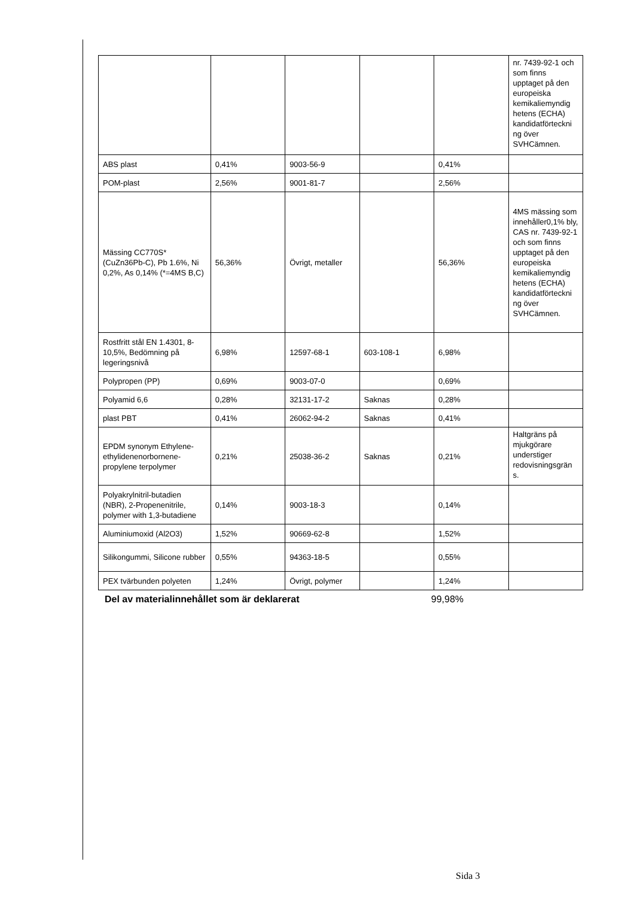| | | | | | nr. 7439-92-1 och som finns upptaget på den europeiska kemikaliemyndig hetens (ECHA) kandidatförteckni ng över SVHCämnen. |
| ABS plast | 0,41% | 9003-56-9 | | 0,41% | |
| POM-plast | 2,56% | 9001-81-7 | | 2,56% | |
| Mässing CC770S* (CuZn36Pb-C), Pb 1.6%, Ni 0,2%, As 0,14% (*=4MS B,C) | 56,36% | Övrigt, metaller | | 56,36% | 4MS mässing som innehåller0,1% bly, CAS nr. 7439-92-1 och som finns upptaget på den europeiska kemikaliemyndig hetens (ECHA) kandidatförteckni ng över SVHCämnen. |
| Rostfritt stål EN 1.4301, 8-10,5%, Bedömning på legeringsnivå | 6,98% | 12597-68-1 | 603-108-1 | 6,98% | |
| Polypropen (PP) | 0,69% | 9003-07-0 | | 0,69% | |
| Polyamid 6,6 | 0,28% | 32131-17-2 | Saknas | 0,28% | |
| plast PBT | 0,41% | 26062-94-2 | Saknas | 0,41% | |
| EPDM synonym Ethylene-ethylidenenorbornene-propylene terpolymer | 0,21% | 25038-36-2 | Saknas | 0,21% | Haltgräns på mjukgörare understiger redovisningsgrän s. |
| Polyakrylnitril-butadien (NBR), 2-Propenenitrile, polymer with 1,3-butadiene | 0,14% | 9003-18-3 | | 0,14% | |
| Aluminiumoxid (Al2O3) | 1,52% | 90669-62-8 | | 1,52% | |
| Silikongummi, Silicone rubber | 0,55% | 94363-18-5 | | 0,55% | |
| PEX tvärbunden polyeten | 1,24% | Övrigt, polymer | | 1,24% | |
Del av materialinnehållet som är deklarerat 99,98%
Sida 3